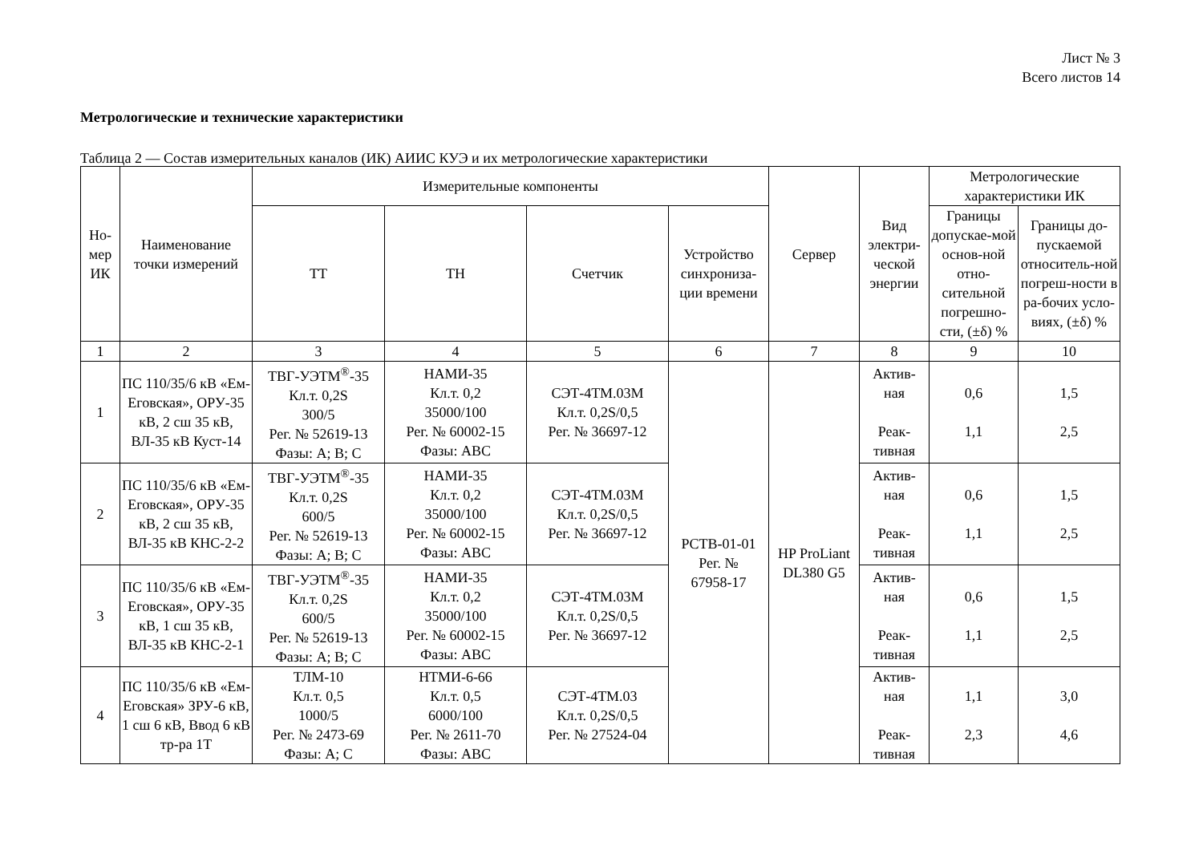Лист № 3
Всего листов 14
Метрологические и технические характеристики
Таблица 2 — Состав измерительных каналов (ИК) АИИС КУЭ и их метрологические характеристики
| Но- мер ИК | Наименование точки измерений | Измерительные компоненты | | | | Сервер | Вид электри-ческой энергии | Метрологические характеристики ИК | |
| --- | --- | --- | --- | --- | --- | --- | --- | --- | --- |
| | | ТТ | ТН | Счетчик | Устройство синхрониза-ции времени | | | Границы допускае-мой основ-ной отно-сительной погрешно-сти, (±δ) % | Границы до-пускаемой относитель-ной погреш-ности в ра-бочих усло-виях, (±δ) % |
| 1 | 2 | 3 | 4 | 5 | 6 | 7 | 8 | 9 | 10 |
| 1 | ПС 110/35/6 кВ «Ем-Еговская», ОРУ-35 кВ, 2 сш 35 кВ, ВЛ-35 кВ Куст-14 | ТВГ-УЭТМ<sup>®</sup>-35 Кл.т. 0,2S 300/5 Рег. № 52619-13 Фазы: А; В; С | НАМИ-35 Кл.т. 0,2 35000/100 Рег. № 60002-15 Фазы: АВС | СЭТ-4ТМ.03М Кл.т. 0,2S/0,5 Рег. № 36697-12 | РСТВ-01-01 Рег. № 67958-17 | HP ProLiant DL380 G5 | Актив- ная Реак- тивная | 0,6 1,1 | 1,5 2,5 |
| 2 | ПС 110/35/6 кВ «Ем-Еговская», ОРУ-35 кВ, 2 сш 35 кВ, ВЛ-35 кВ КНС-2-2 | ТВГ-УЭТМ<sup>®</sup>-35 Кл.т. 0,2S 600/5 Рег. № 52619-13 Фазы: А; В; С | НАМИ-35 Кл.т. 0,2 35000/100 Рег. № 60002-15 Фазы: АВС | СЭТ-4ТМ.03М Кл.т. 0,2S/0,5 Рег. № 36697-12 | | | Актив- ная Реак- тивная | 0,6 1,1 | 1,5 2,5 |
| 3 | ПС 110/35/6 кВ «Ем-Еговская», ОРУ-35 кВ, 1 сш 35 кВ, ВЛ-35 кВ КНС-2-1 | ТВГ-УЭТМ<sup>®</sup>-35 Кл.т. 0,2S 600/5 Рег. № 52619-13 Фазы: А; В; С | НАМИ-35 Кл.т. 0,2 35000/100 Рег. № 60002-15 Фазы: АВС | СЭТ-4ТМ.03М Кл.т. 0,2S/0,5 Рег. № 36697-12 | | | Актив- ная Реак- тивная | 0,6 1,1 | 1,5 2,5 |
| 4 | ПС 110/35/6 кВ «Ем-Еговская» ЗРУ-6 кВ, 1 сш 6 кВ, Ввод 6 кВ тр-ра 1Т | ТЛМ-10 Кл.т. 0,5 1000/5 Рег. № 2473-69 Фазы: А; С | НТМИ-6-66 Кл.т. 0,5 6000/100 Рег. № 2611-70 Фазы: АВС | СЭТ-4ТМ.03 Кл.т. 0,2S/0,5 Рег. № 27524-04 | | | Актив- ная Реак- тивная | 1,1 2,3 | 3,0 4,6 |